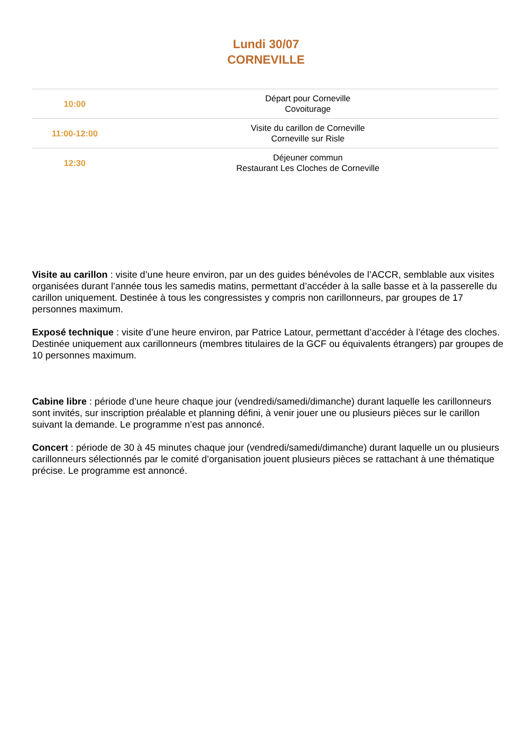Lundi 30/07
CORNEVILLE
| 10:00 | Départ pour Corneville Covoiturage |
| 11:00-12:00 | Visite du carillon de Corneville Corneville sur Risle |
| 12:30 | Déjeuner commun Restaurant Les Cloches de Corneville |
Visite au carillon : visite d’une heure environ, par un des guides bénévoles de l’ACCR, semblable aux visites organisées durant l’année tous les samedis matins, permettant d’accéder à la salle basse et à la passerelle du carillon uniquement. Destinée à tous les congressistes y compris non carillonneurs, par groupes de 17 personnes maximum.
Exposé technique : visite d’une heure environ, par Patrice Latour, permettant d’accéder à l’étage des cloches. Destinée uniquement aux carillonneurs (membres titulaires de la GCF ou équivalents étrangers) par groupes de 10 personnes maximum.
Cabine libre : période d’une heure chaque jour (vendredi/samedi/dimanche) durant laquelle les carillonneurs sont invités, sur inscription préalable et planning défini, à venir jouer une ou plusieurs pièces sur le carillon suivant la demande. Le programme n’est pas annoncé.
Concert : période de 30 à 45 minutes chaque jour (vendredi/samedi/dimanche) durant laquelle un ou plusieurs carillonneurs sélectionnés par le comité d’organisation jouent plusieurs pièces se rattachant à une thématique précise. Le programme est annoncé.